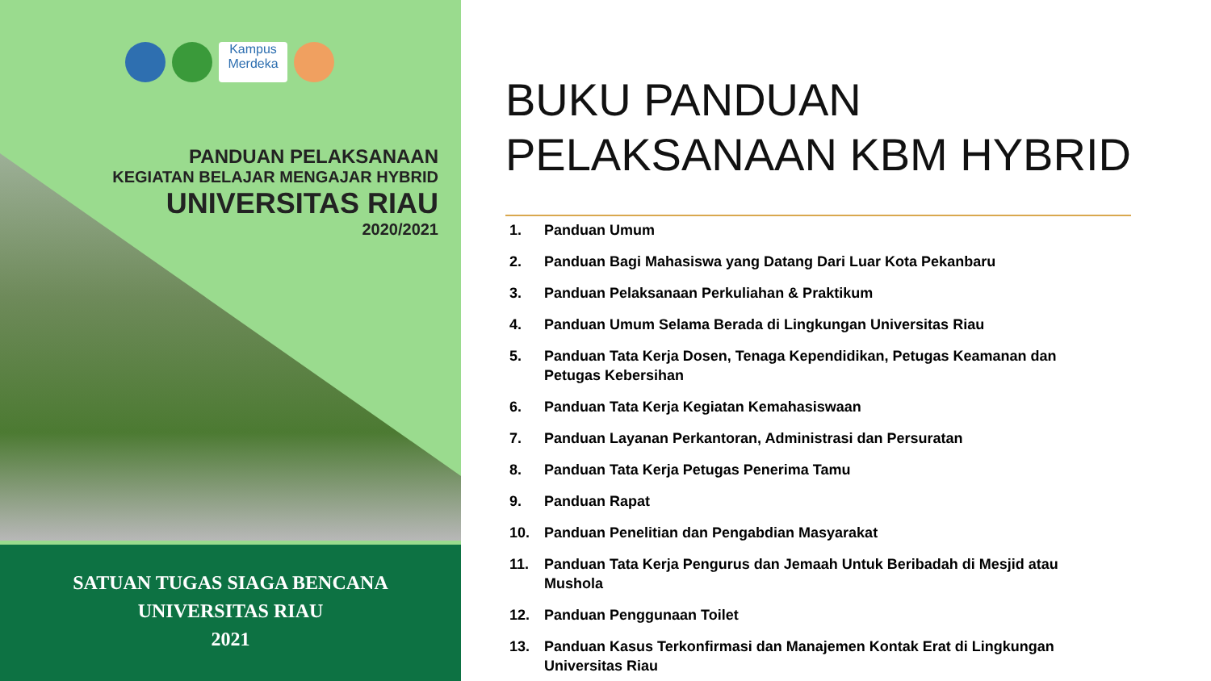Kampus Merdeka
PANDUAN PELAKSANAAN
KEGIATAN BELAJAR MENGAJAR HYBRID
UNIVERSITAS RIAU
2020/2021
SATUAN TUGAS SIAGA BENCANA
UNIVERSITAS RIAU
2021
BUKU PANDUAN
PELAKSANAAN KBM HYBRID
1. Panduan Umum
2. Panduan Bagi Mahasiswa yang Datang Dari Luar Kota Pekanbaru
3. Panduan Pelaksanaan Perkuliahan & Praktikum
4. Panduan Umum Selama Berada di Lingkungan Universitas Riau
5. Panduan Tata Kerja Dosen, Tenaga Kependidikan, Petugas Keamanan dan Petugas Kebersihan
6. Panduan Tata Kerja Kegiatan Kemahasiswaan
7. Panduan Layanan Perkantoran, Administrasi dan Persuratan
8. Panduan Tata Kerja Petugas Penerima Tamu
9. Panduan Rapat
10. Panduan Penelitian dan Pengabdian Masyarakat
11. Panduan Tata Kerja Pengurus dan Jemaah Untuk Beribadah di Mesjid atau Mushola
12. Panduan Penggunaan Toilet
13. Panduan Kasus Terkonfirmasi dan Manajemen Kontak Erat di Lingkungan Universitas Riau